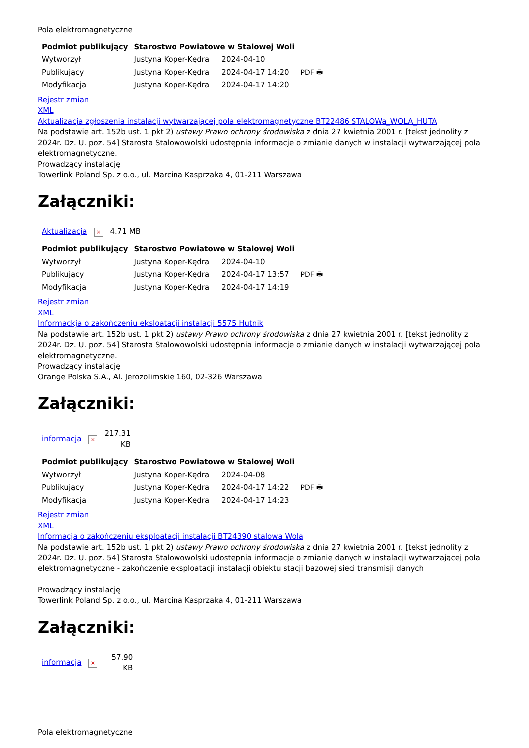Pola elektromagnetyczne
| Podmiot publikujący | Starostwo Powiatowe w Stalowej Woli | | |
| Wytworzył | Justyna Koper-Kędra | 2024-04-10 | PDF 🖶 |
| Publikujący | Justyna Koper-Kędra | 2024-04-17 14:20 | |
| Modyfikacja | Justyna Koper-Kędra | 2024-04-17 14:20 | |
Rejestr zmian
XML
Aktualizacja zgłoszenia instalacji wytwarzającej pola elektromagnetyczne BT22486 STALOWa_WOLA_HUTA
Na podstawie art. 152b ust. 1 pkt 2) ustawy Prawo ochrony środowiska z dnia 27 kwietnia 2001 r. [tekst jednolity z 2024r. Dz. U. poz. 54] Starosta Stalowowolski udostępnia informacje o zmianie danych w instalacji wytwarzającej pola elektromagnetyczne.
Prowadzący instalację
Towerlink Poland Sp. z o.o., ul. Marcina Kasprzaka 4, 01-211 Warszawa
Załączniki:
| Aktualizacja | × | 4.71 MB |
| Podmiot publikujący | Starostwo Powiatowe w Stalowej Woli | | |
| Wytworzył | Justyna Koper-Kędra | 2024-04-10 | PDF 🖶 |
| Publikujący | Justyna Koper-Kędra | 2024-04-17 13:57 | |
| Modyfikacja | Justyna Koper-Kędra | 2024-04-17 14:19 | |
Rejestr zmian
XML
Informackja o zakończeniu eksloatacji instalacji 5575 Hutnik
Na podstawie art. 152b ust. 1 pkt 2) ustawy Prawo ochrony środowiska z dnia 27 kwietnia 2001 r. [tekst jednolity z 2024r. Dz. U. poz. 54] Starosta Stalowowolski udostępnia informacje o zmianie danych w instalacji wytwarzającej pola elektromagnetyczne.
Prowadzący instalację
Orange Polska S.A., Al. Jerozolimskie 160, 02-326 Warszawa
Załączniki:
| informacja | × | 217.31 KB |
| Podmiot publikujący | Starostwo Powiatowe w Stalowej Woli | | |
| Wytworzył | Justyna Koper-Kędra | 2024-04-08 | PDF 🖶 |
| Publikujący | Justyna Koper-Kędra | 2024-04-17 14:22 | |
| Modyfikacja | Justyna Koper-Kędra | 2024-04-17 14:23 | |
Rejestr zmian
XML
Informacja o zakończeniu eksploatacji instalacji BT24390 stalowa Wola
Na podstawie art. 152b ust. 1 pkt 2) ustawy Prawo ochrony środowiska z dnia 27 kwietnia 2001 r. [tekst jednolity z 2024r. Dz. U. poz. 54] Starosta Stalowowolski udostępnia informacje o zmianie danych w instalacji wytwarzającej pola elektromagnetyczne - zakończenie eksploatacji instalacji obiektu stacji bazowej sieci transmisji danych
Prowadzący instalację
Towerlink Poland Sp. z o.o., ul. Marcina Kasprzaka 4, 01-211 Warszawa
Załączniki:
| informacja | × | 57.90 KB |
Pola elektromagnetyczne